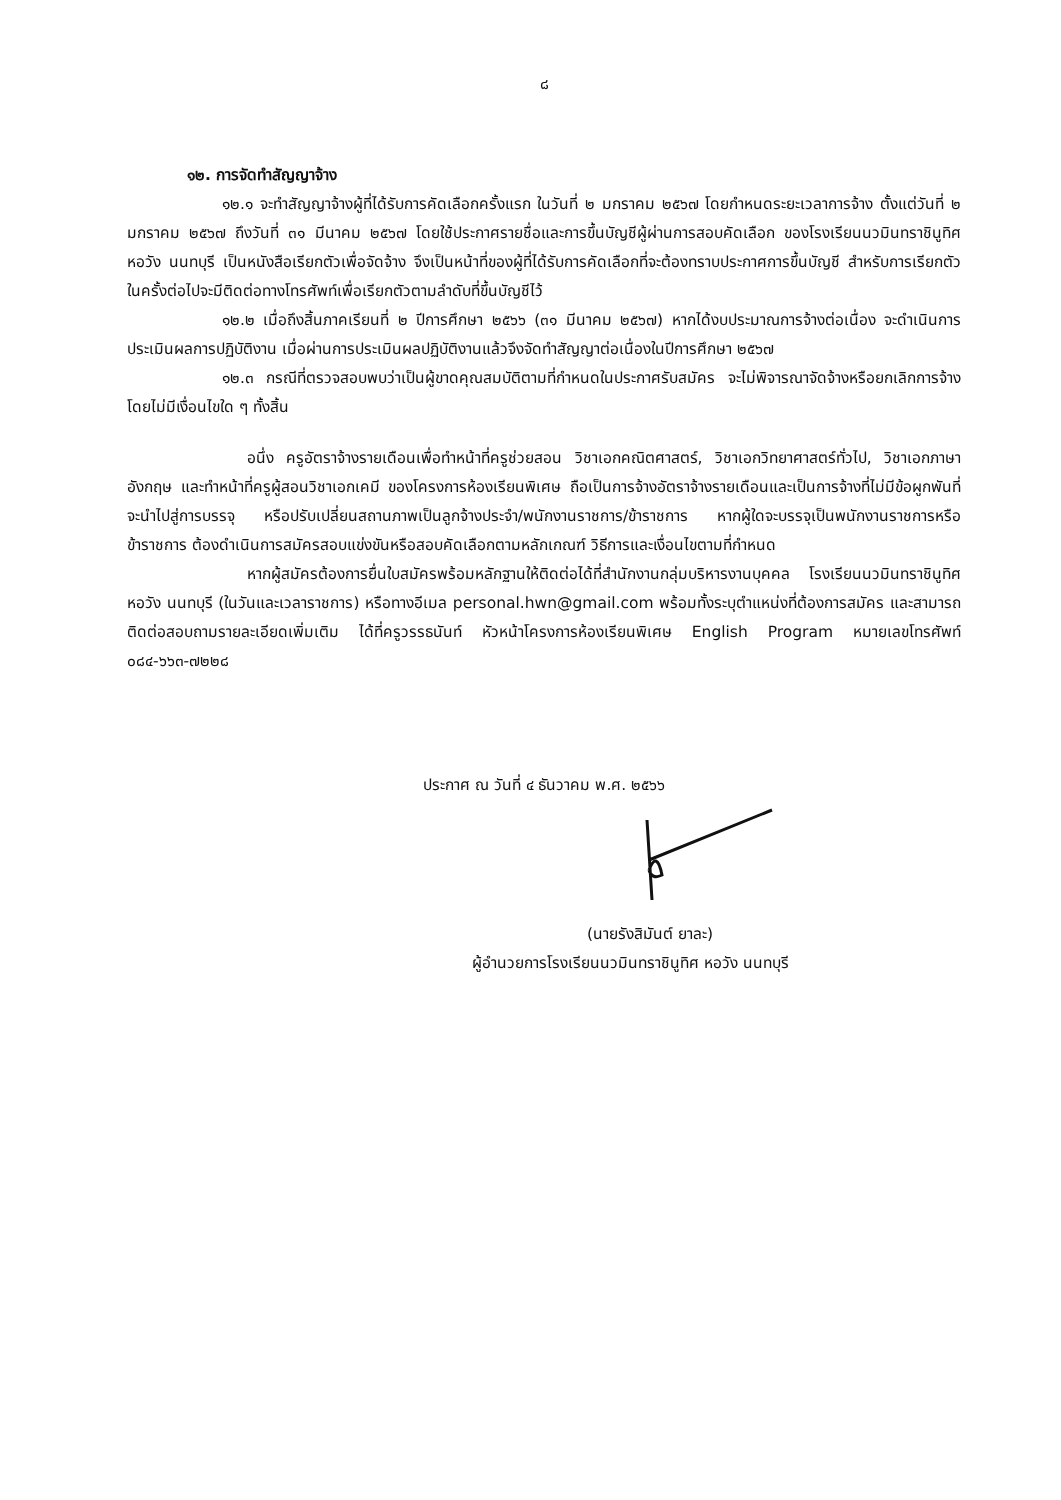๘
๑๒. การจัดทำสัญญาจ้าง
๑๒.๑ จะทำสัญญาจ้างผู้ที่ได้รับการคัดเลือกครั้งแรก ในวันที่ ๒ มกราคม ๒๕๖๗ โดยกำหนดระยะเวลาการจ้าง ตั้งแต่วันที่ ๒ มกราคม ๒๕๖๗ ถึงวันที่ ๓๑ มีนาคม ๒๕๖๗ โดยใช้ประกาศรายชื่อและการขึ้นบัญชีผู้ผ่านการสอบคัดเลือก ของโรงเรียนนวมินทราชินูทิศ หอวัง นนทบุรี เป็นหนังสือเรียกตัวเพื่อจัดจ้าง จึงเป็นหน้าที่ของผู้ที่ได้รับการคัดเลือกที่จะต้องทราบประกาศการขึ้นบัญชี สำหรับการเรียกตัวในครั้งต่อไปจะมีติดต่อทางโทรศัพท์เพื่อเรียกตัวตามลำดับที่ขึ้นบัญชีไว้
๑๒.๒ เมื่อถึงสิ้นภาคเรียนที่ ๒ ปีการศึกษา ๒๕๖๖ (๓๑ มีนาคม ๒๕๖๗) หากได้งบประมาณการจ้างต่อเนื่อง จะดำเนินการประเมินผลการปฏิบัติงาน เมื่อผ่านการประเมินผลปฏิบัติงานแล้วจึงจัดทำสัญญาต่อเนื่องในปีการศึกษา ๒๕๖๗
๑๒.๓ กรณีที่ตรวจสอบพบว่าเป็นผู้ขาดคุณสมบัติตามที่กำหนดในประกาศรับสมัคร จะไม่พิจารณาจัดจ้างหรือยกเลิกการจ้าง โดยไม่มีเงื่อนไขใด ๆ ทั้งสิ้น
อนึ่ง ครูอัตราจ้างรายเดือนเพื่อทำหน้าที่ครูช่วยสอน วิชาเอกคณิตศาสตร์, วิชาเอกวิทยาศาสตร์ทั่วไป, วิชาเอกภาษาอังกฤษ และทำหน้าที่ครูผู้สอนวิชาเอกเคมี ของโครงการห้องเรียนพิเศษ ถือเป็นการจ้างอัตราจ้างรายเดือนและเป็นการจ้างที่ไม่มีข้อผูกพันที่จะนำไปสู่การบรรจุ หรือปรับเปลี่ยนสถานภาพเป็นลูกจ้างประจำ/พนักงานราชการ/ข้าราชการ หากผู้ใดจะบรรจุเป็นพนักงานราชการหรือข้าราชการ ต้องดำเนินการสมัครสอบแข่งขันหรือสอบคัดเลือกตามหลักเกณฑ์ วิธีการและเงื่อนไขตามที่กำหนด
หากผู้สมัครต้องการยื่นใบสมัครพร้อมหลักฐานให้ติดต่อได้ที่สำนักงานกลุ่มบริหารงานบุคคล โรงเรียนนวมินทราชินูทิศ หอวัง นนทบุรี (ในวันและเวลาราชการ) หรือทางอีเมล personal.hwn@gmail.com พร้อมทั้งระบุตำแหน่งที่ต้องการสมัคร และสามารถติดต่อสอบถามรายละเอียดเพิ่มเติม ได้ที่ครูวรรธนันท์ หัวหน้าโครงการห้องเรียนพิเศษ English Program หมายเลขโทรศัพท์ ๐๘๔-๖๖๓-๗๒๒๘
ประกาศ ณ วันที่ ๔ ธันวาคม พ.ศ. ๒๕๖๖
(นายรังสิมันต์ ยาละ)
ผู้อำนวยการโรงเรียนนวมินทราชินูทิศ หอวัง นนทบุรี